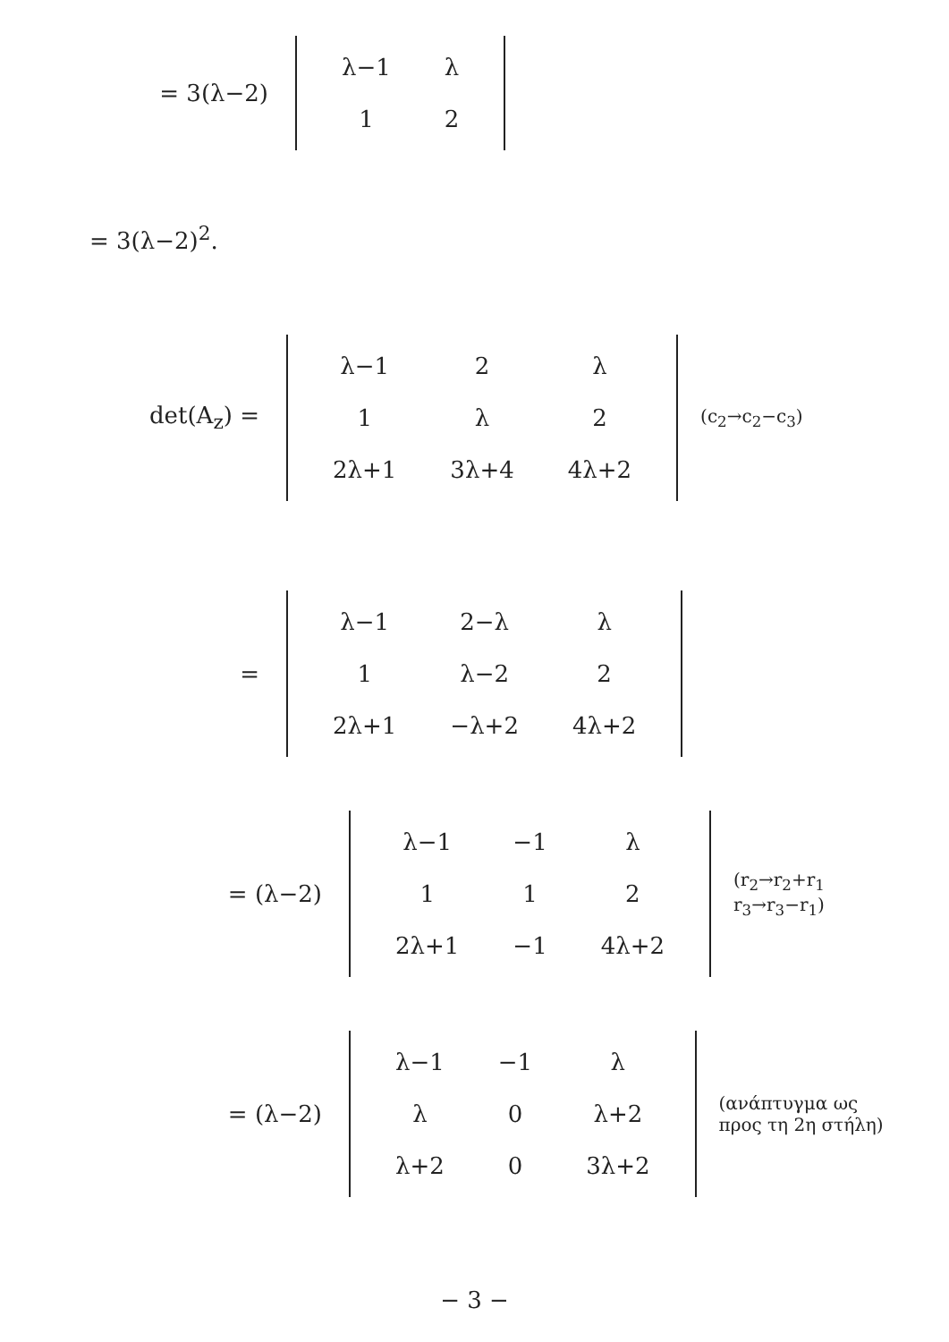= 3(λ−2)
| λ−1 | λ |
| 1 | 2 |
= 3(λ−2)<sup>2</sup>.
det(A<sub>z</sub>) =
| λ−1 | 2 | λ |
| 1 | λ | 2 |
| 2λ+1 | 3λ+4 | 4λ+2 |
(c<sub>2</sub>→c<sub>2</sub>−c<sub>3</sub>)
=
| λ−1 | 2−λ | λ |
| 1 | λ−2 | 2 |
| 2λ+1 | −λ+2 | 4λ+2 |
= (λ−2)
| λ−1 | −1 | λ |
| 1 | 1 | 2 |
| 2λ+1 | −1 | 4λ+2 |
(r<sub>2</sub>→r<sub>2</sub>+r<sub>1</sub>
r<sub>3</sub>→r<sub>3</sub>−r<sub>1</sub>)
= (λ−2)
| λ−1 | −1 | λ |
| λ | 0 | λ+2 |
| λ+2 | 0 | 3λ+2 |
(ανάπτυγμα ως
προς τη 2η στήλη)
− 3 −